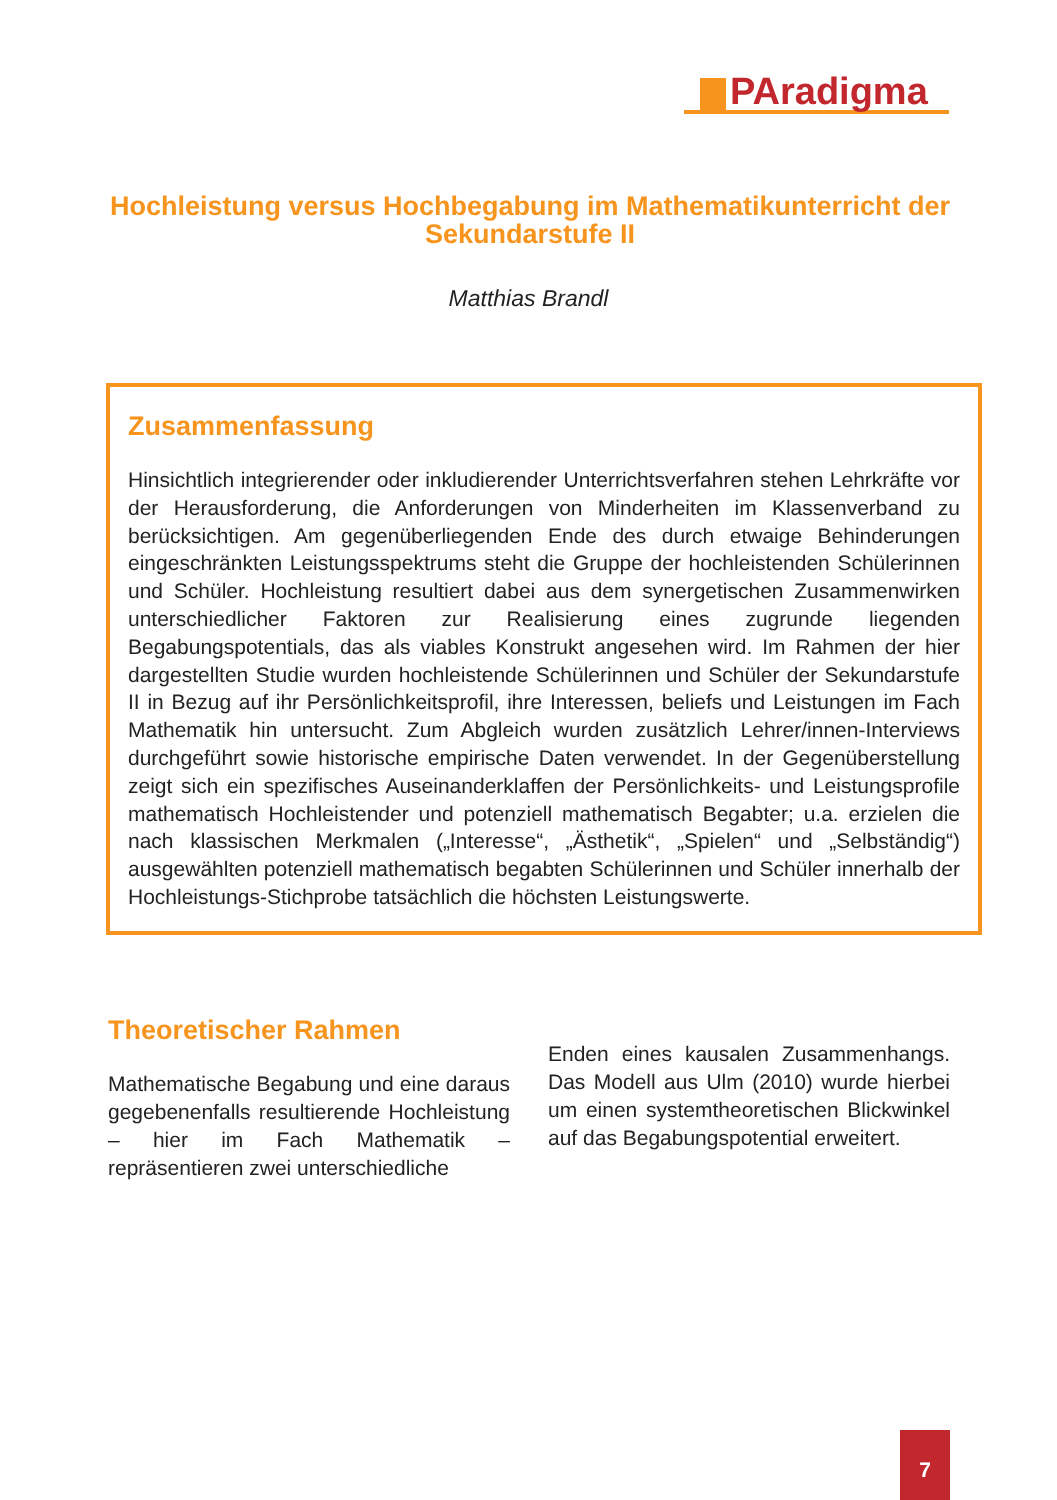PAradigma
Hochleistung versus Hochbegabung im Mathematikunterricht der Sekundarstufe II
Matthias Brandl
Zusammenfassung
Hinsichtlich integrierender oder inkludierender Unterrichtsverfahren stehen Lehrkräfte vor der Herausforderung, die Anforderungen von Minderheiten im Klassenverband zu berücksichtigen. Am gegenüberliegenden Ende des durch etwaige Behinderungen eingeschränkten Leistungsspektrums steht die Gruppe der hochleistenden Schülerinnen und Schüler. Hochleistung resultiert dabei aus dem synergetischen Zusammenwirken unterschiedlicher Faktoren zur Realisierung eines zugrunde liegenden Begabungspotentials, das als viables Konstrukt angesehen wird. Im Rahmen der hier dargestellten Studie wurden hochleistende Schülerinnen und Schüler der Sekundarstufe II in Bezug auf ihr Persönlichkeitsprofil, ihre Interessen, beliefs und Leistungen im Fach Mathematik hin untersucht. Zum Abgleich wurden zusätzlich Lehrer/innen-Interviews durchgeführt sowie historische empirische Daten verwendet. In der Gegenüberstellung zeigt sich ein spezifisches Auseinanderklaffen der Persönlichkeits- und Leistungsprofile mathematisch Hochleistender und potenziell mathematisch Begabter; u.a. erzielen die nach klassischen Merkmalen („Interesse“, „Ästhetik“, „Spielen“ und „Selbständig“) ausgewählten potenziell mathematisch begabten Schülerinnen und Schüler innerhalb der Hochleistungs-Stichprobe tatsächlich die höchsten Leistungswerte.
Theoretischer Rahmen
Mathematische Begabung und eine daraus gegebenenfalls resultierende Hochleistung – hier im Fach Mathematik – repräsentieren zwei unterschiedliche
Enden eines kausalen Zusammenhangs. Das Modell aus Ulm (2010) wurde hierbei um einen systemtheoretischen Blickwinkel auf das Begabungspotential erweitert.
7